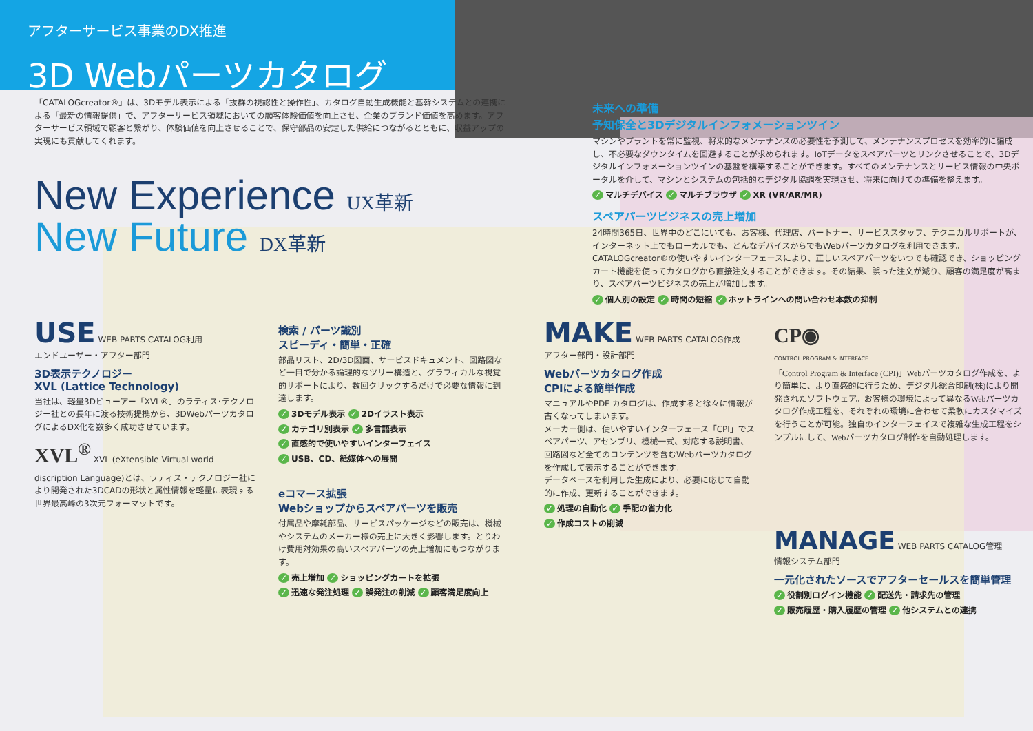アフターサービス事業のDX推進
3D Webパーツカタログ
「CATALOGcreator®」は、3Dモデル表示による「抜群の視認性と操作性」、カタログ自動生成機能と基幹システムとの連携による「最新の情報提供」で、アフターサービス領域においての顧客体験価値を向上させ、企業のブランド価値を高めます。アフターサービス領域で顧客と繋がり、体験価値を向上させることで、保守部品の安定した供給につながるとともに、収益アップの実現にも貢献してくれます。
New Experience UX革新
New Future DX革新
未来への準備
予知保全と3Dデジタルインフォメーションツイン
マシンやプラントを常に監視、将来的なメンテナンスの必要性を予測して、メンテナンスプロセスを効率的に編成し、不必要なダウンタイムを回避することが求められます。IoTデータをスペアパーツとリンクさせることで、3Dデジタルインフォメーションツインの基盤を構築することができます。すべてのメンテナンスとサービス情報の中央ポータルを介して、マシンとシステムの包括的なデジタル協調を実現させ、将来に向けての準備を整えます。
✓ マルチデバイス ✓ マルチブラウザ ✓ XR (VR/AR/MR)
スペアパーツビジネスの売上増加
24時間365日、世界中のどこにいても、お客様、代理店、パートナー、サービススタッフ、テクニカルサポートが、インターネット上でもローカルでも、どんなデバイスからでもWebパーツカタログを利用できます。CATALOGcreator®の使いやすいインターフェースにより、正しいスペアパーツをいつでも確認でき、ショッピングカート機能を使ってカタログから直接注文することができます。その結果、誤った注文が減り、顧客の満足度が高まり、スペアパーツビジネスの売上が増加します。
✓ 個人別の設定 ✓ 時間の短縮 ✓ ホットラインへの問い合わせ本数の抑制
USE WEB PARTS CATALOG利用
エンドユーザー・アフター部門
3D表示テクノロジー
XVL (Lattice Technology)
当社は、軽量3Dビューアー「XVL®」のラティス･テクノロジー社との長年に渡る技術提携から、3DWebパーツカタログによるDX化を数多く成功させています。
XVL<sup>®</sup> XVL (eXtensible Virtual world discription Language)とは、ラティス・テクノロジー社により開発された3DCADの形状と属性情報を軽量に表現する世界最高峰の3次元フォーマットです。
検索 / パーツ識別
スピーディ・簡単・正確
部品リスト、2D/3D図面、サービスドキュメント、回路図など一目で分かる論理的なツリー構造と、グラフィカルな視覚的サポートにより、数回クリックするだけで必要な情報に到達します。
✓ 3Dモデル表示 ✓ 2Dイラスト表示
✓ カテゴリ別表示 ✓ 多言語表示
✓ 直感的で使いやすいインターフェイス
✓ USB、CD、紙媒体への展開
eコマース拡張
Webショップからスペアパーツを販売
付属品や摩耗部品、サービスパッケージなどの販売は、機械やシステムのメーカー様の売上に大きく影響します。とりわけ費用対効果の高いスペアパーツの売上増加にもつながります。
✓ 売上増加 ✓ ショッピングカートを拡張
✓ 迅速な発注処理 ✓ 誤発注の削減 ✓ 顧客満足度向上
MAKE WEB PARTS CATALOG作成
アフター部門・設計部門
Webパーツカタログ作成
CPIによる簡単作成
マニュアルやPDF カタログは、作成すると徐々に情報が古くなってしまいます。
メーカー側は、使いやすいインターフェース「CPI」でスペアパーツ、アセンブリ、機械一式、対応する説明書、回路図など全てのコンテンツを含むWebパーツカタログを作成して表示することができます。
データベースを利用した生成により、必要に応じて自動的に作成、更新することができます。
✓ 処理の自動化 ✓ 手配の省力化
✓ 作成コストの削減
CP◉
CONTROL PROGRAM & INTERFACE
「Control Program & Interface (CPI)」Webパーツカタログ作成を、より簡単に、より直感的に行うため、デジタル総合印刷(株)により開発されたソフトウェア。お客様の環境によって異なるWebパーツカタログ作成工程を、それぞれの環境に合わせて柔軟にカスタマイズを行うことが可能。独自のインターフェイスで複雑な生成工程をシンプルにして、Webパーツカタログ制作を自動処理します。
MANAGE WEB PARTS CATALOG管理
情報システム部門
一元化されたソースでアフターセールスを簡単管理
✓ 役割別ログイン機能 ✓ 配送先・請求先の管理
✓ 販売履歴・購入履歴の管理 ✓ 他システムとの連携